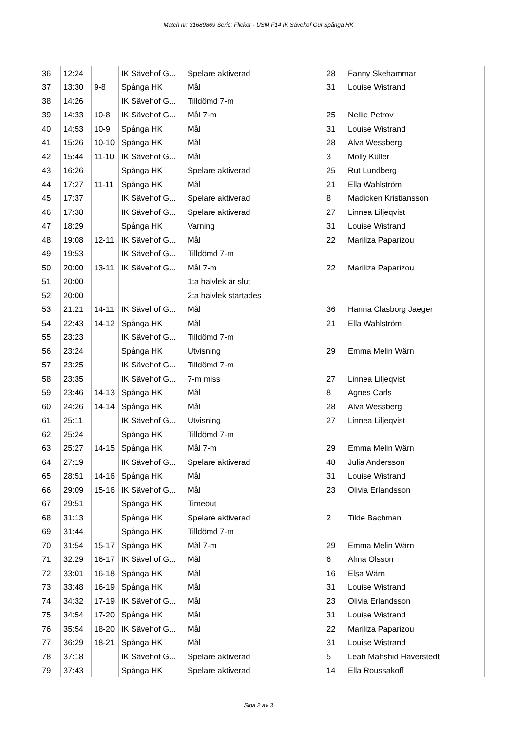Match nr: 31689869 Serie: Flickor - USM F14 IK Sävehof Gul Spånga HK
| 36 | 12:24 | | IK Sävehof G... | Spelare aktiverad | 28 | Fanny Skehammar |
| 37 | 13:30 | 9-8 | Spånga HK | Mål | 31 | Louise Wistrand |
| 38 | 14:26 | | IK Sävehof G... | Tilldömd 7-m | | |
| 39 | 14:33 | 10-8 | IK Sävehof G... | Mål 7-m | 25 | Nellie Petrov |
| 40 | 14:53 | 10-9 | Spånga HK | Mål | 31 | Louise Wistrand |
| 41 | 15:26 | 10-10 | Spånga HK | Mål | 28 | Alva Wessberg |
| 42 | 15:44 | 11-10 | IK Sävehof G... | Mål | 3 | Molly Küller |
| 43 | 16:26 | | Spånga HK | Spelare aktiverad | 25 | Rut Lundberg |
| 44 | 17:27 | 11-11 | Spånga HK | Mål | 21 | Ella Wahlström |
| 45 | 17:37 | | IK Sävehof G... | Spelare aktiverad | 8 | Madicken Kristiansson |
| 46 | 17:38 | | IK Sävehof G... | Spelare aktiverad | 27 | Linnea Liljeqvist |
| 47 | 18:29 | | Spånga HK | Varning | 31 | Louise Wistrand |
| 48 | 19:08 | 12-11 | IK Sävehof G... | Mål | 22 | Mariliza Paparizou |
| 49 | 19:53 | | IK Sävehof G... | Tilldömd 7-m | | |
| 50 | 20:00 | 13-11 | IK Sävehof G... | Mål 7-m | 22 | Mariliza Paparizou |
| 51 | 20:00 | | | 1:a halvlek är slut | | |
| 52 | 20:00 | | | 2:a halvlek startades | | |
| 53 | 21:21 | 14-11 | IK Sävehof G... | Mål | 36 | Hanna Clasborg Jaeger |
| 54 | 22:43 | 14-12 | Spånga HK | Mål | 21 | Ella Wahlström |
| 55 | 23:23 | | IK Sävehof G... | Tilldömd 7-m | | |
| 56 | 23:24 | | Spånga HK | Utvisning | 29 | Emma Melin Wärn |
| 57 | 23:25 | | IK Sävehof G... | Tilldömd 7-m | | |
| 58 | 23:35 | | IK Sävehof G... | 7-m miss | 27 | Linnea Liljeqvist |
| 59 | 23:46 | 14-13 | Spånga HK | Mål | 8 | Agnes Carls |
| 60 | 24:26 | 14-14 | Spånga HK | Mål | 28 | Alva Wessberg |
| 61 | 25:11 | | IK Sävehof G... | Utvisning | 27 | Linnea Liljeqvist |
| 62 | 25:24 | | Spånga HK | Tilldömd 7-m | | |
| 63 | 25:27 | 14-15 | Spånga HK | Mål 7-m | 29 | Emma Melin Wärn |
| 64 | 27:19 | | IK Sävehof G... | Spelare aktiverad | 48 | Julia Andersson |
| 65 | 28:51 | 14-16 | Spånga HK | Mål | 31 | Louise Wistrand |
| 66 | 29:09 | 15-16 | IK Sävehof G... | Mål | 23 | Olivia Erlandsson |
| 67 | 29:51 | | Spånga HK | Timeout | | |
| 68 | 31:13 | | Spånga HK | Spelare aktiverad | 2 | Tilde Bachman |
| 69 | 31:44 | | Spånga HK | Tilldömd 7-m | | |
| 70 | 31:54 | 15-17 | Spånga HK | Mål 7-m | 29 | Emma Melin Wärn |
| 71 | 32:29 | 16-17 | IK Sävehof G... | Mål | 6 | Alma Olsson |
| 72 | 33:01 | 16-18 | Spånga HK | Mål | 16 | Elsa Wärn |
| 73 | 33:48 | 16-19 | Spånga HK | Mål | 31 | Louise Wistrand |
| 74 | 34:32 | 17-19 | IK Sävehof G... | Mål | 23 | Olivia Erlandsson |
| 75 | 34:54 | 17-20 | Spånga HK | Mål | 31 | Louise Wistrand |
| 76 | 35:54 | 18-20 | IK Sävehof G... | Mål | 22 | Mariliza Paparizou |
| 77 | 36:29 | 18-21 | Spånga HK | Mål | 31 | Louise Wistrand |
| 78 | 37:18 | | IK Sävehof G... | Spelare aktiverad | 5 | Leah Mahshid Haverstedt |
| 79 | 37:43 | | Spånga HK | Spelare aktiverad | 14 | Ella Roussakoff |
Sida 2 av 3